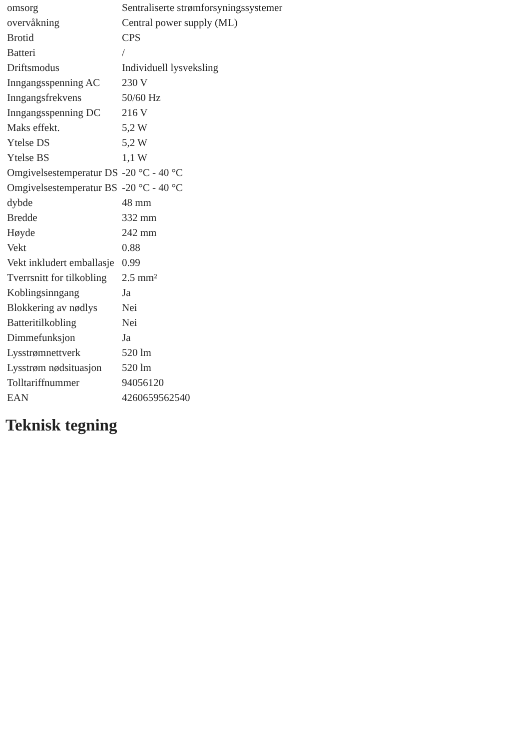| omsorg | Sentraliserte strømforsyningssystemer |
| overvåkning | Central power supply (ML) |
| Brotid | CPS |
| Batteri | / |
| Driftsmodus | Individuell lysveksling |
| Inngangsspenning AC | 230 V |
| Inngangsfrekvens | 50/60 Hz |
| Inngangsspenning DC | 216 V |
| Maks effekt. | 5,2 W |
| Ytelse DS | 5,2 W |
| Ytelse BS | 1,1 W |
| Omgivelsestemperatur DS | -20 °C - 40 °C |
| Omgivelsestemperatur BS | -20 °C - 40 °C |
| dybde | 48 mm |
| Bredde | 332 mm |
| Høyde | 242 mm |
| Vekt | 0.88 |
| Vekt inkludert emballasje | 0.99 |
| Tverrsnitt for tilkobling | 2.5 mm² |
| Koblingsinngang | Ja |
| Blokkering av nødlys | Nei |
| Batteritilkobling | Nei |
| Dimmefunksjon | Ja |
| Lysstrømnettverk | 520 lm |
| Lysstrøm nødsituasjon | 520 lm |
| Tolltariffnummer | 94056120 |
| EAN | 4260659562540 |
Teknisk tegning